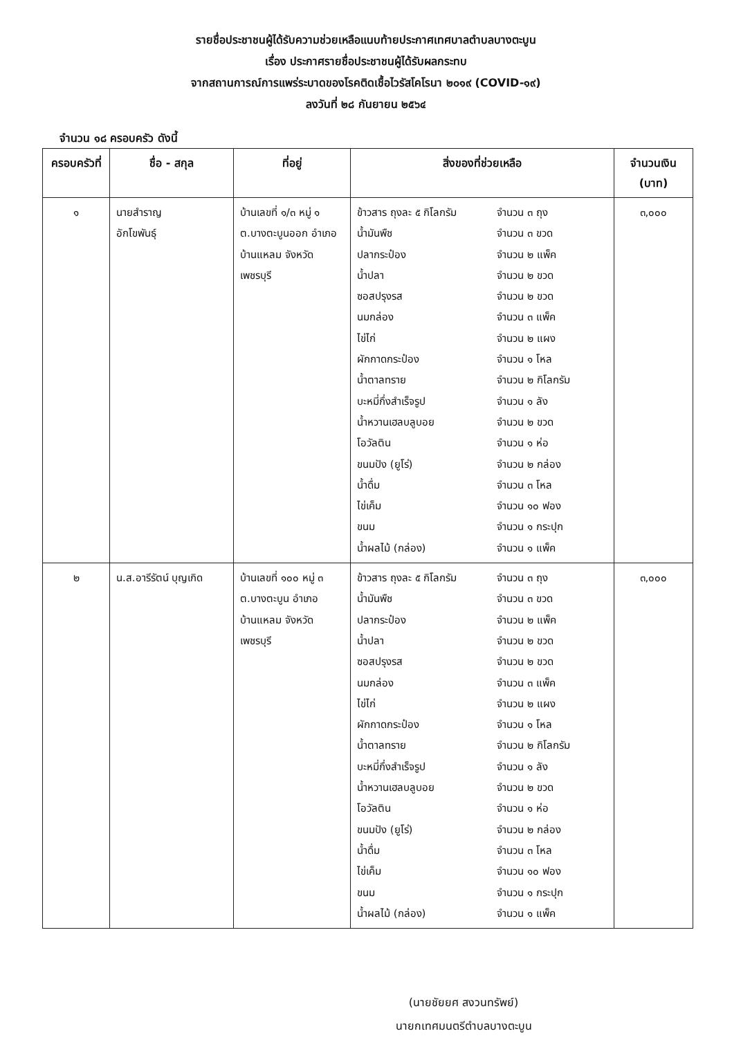รายชื่อประชาชนผู้ได้รับความช่วยเหลือแนบท้ายประกาศเทศบาลตำบลบางตะบูน
เรื่อง ประกาศรายชื่อประชาชนผู้ได้รับผลกระทบ
จากสถานการณ์การแพร่ระบาดของโรคติดเชื้อไวรัสโคโรนา ๒๐๑๙ (COVID-๑๙)
ลงวันที่ ๒๘ กันยายน ๒๕๖๔
จำนวน ๑๘ ครอบครัว ดังนี้
| ครอบครัวที่ | ชื่อ - สกุล | ที่อยู่ | สิ่งของที่ช่วยเหลือ | จำนวนเงิน (บาท) |
| --- | --- | --- | --- | --- |
| ๑ | นายสำราญ อักโขพันธุ์ | บ้านเลขที่ ๑/๓ หมู่ ๑ ต.บางตะบูนออก อำเภอบ้านแหลม จังหวัดเพชรบุรี | ข้าวสาร ถุงละ ๕ กิโลกรัม จำนวน ๓ ถุง น้ำมันพืช จำนวน ๓ ขวด ปลากระป๋อง จำนวน ๒ แพ็ค น้ำปลา จำนวน ๒ ขวด ซอสปรุงรส จำนวน ๒ ขวด นมกล่อง จำนวน ๓ แพ็ค ไข่ไก่ จำนวน ๒ แผง ผักกาดกระป๋อง จำนวน ๑ โหล น้ำตาลทราย จำนวน ๒ กิโลกรัม บะหมี่กึ่งสำเร็จรูป จำนวน ๑ ลัง น้ำหวานเฮลบลูบอย จำนวน ๒ ขวด โอวัลติน จำนวน ๑ ห่อ ขนมปัง (ยูโร่) จำนวน ๒ กล่อง น้ำดื่ม จำนวน ๓ โหล ไข่เค็ม จำนวน ๑๐ ฟอง ขนม จำนวน ๑ กระปุก น้ำผลไม้ (กล่อง) จำนวน ๑ แพ็ค | ๓,๐๐๐ |
| ๒ | น.ส.อารีรัตน์ บุญเกิด | บ้านเลขที่ ๑๐๐ หมู่ ๓ ต.บางตะบูน อำเภอบ้านแหลม จังหวัดเพชรบุรี | ข้าวสาร ถุงละ ๕ กิโลกรัม จำนวน ๓ ถุง น้ำมันพืช จำนวน ๓ ขวด ปลากระป๋อง จำนวน ๒ แพ็ค น้ำปลา จำนวน ๒ ขวด ซอสปรุงรส จำนวน ๒ ขวด นมกล่อง จำนวน ๓ แพ็ค ไข่ไก่ จำนวน ๒ แผง ผักกาดกระป๋อง จำนวน ๑ โหล น้ำตาลทราย จำนวน ๒ กิโลกรัม บะหมี่กึ่งสำเร็จรูป จำนวน ๑ ลัง น้ำหวานเฮลบลูบอย จำนวน ๒ ขวด โอวัลติน จำนวน ๑ ห่อ ขนมปัง (ยูโร่) จำนวน ๒ กล่อง น้ำดื่ม จำนวน ๓ โหล ไข่เค็ม จำนวน ๑๐ ฟอง ขนม จำนวน ๑ กระปุก น้ำผลไม้ (กล่อง) จำนวน ๑ แพ็ค | ๓,๐๐๐ |
(นายชัยยศ สงวนทรัพย์)
นายกเทศมนตรีตำบลบางตะบูน